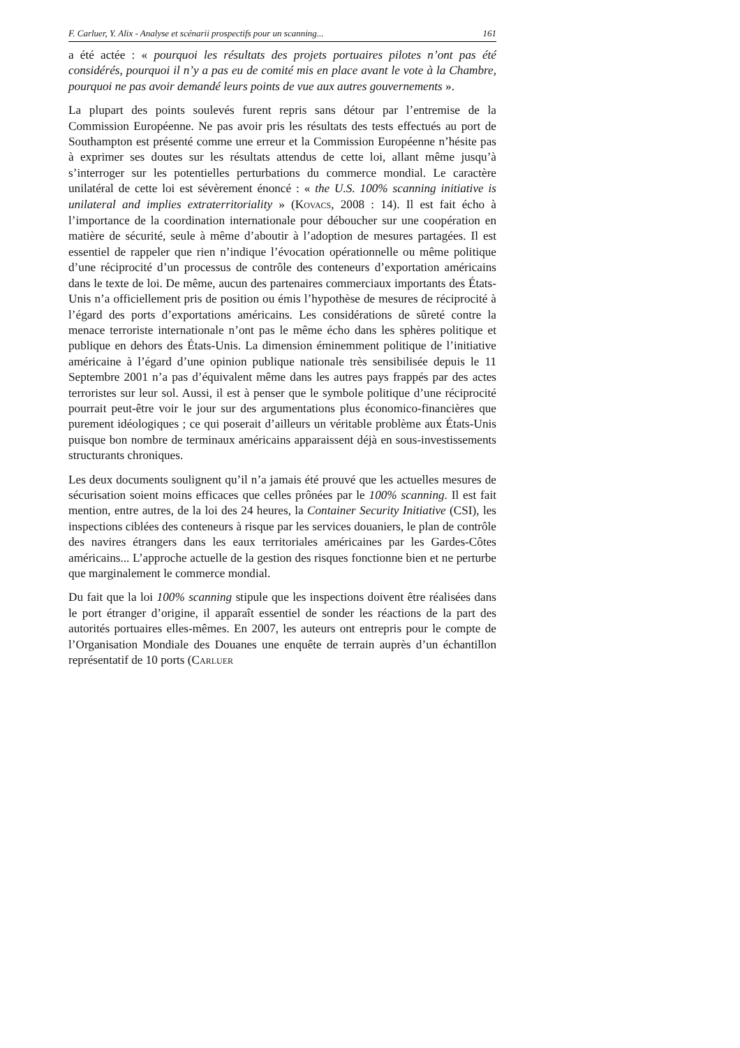F. Carluer, Y. Alix - Analyse et scénarii prospectifs pour un scanning... 161
a été actée : « pourquoi les résultats des projets portuaires pilotes n’ont pas été considérés, pourquoi il n’y a pas eu de comité mis en place avant le vote à la Chambre, pourquoi ne pas avoir demandé leurs points de vue aux autres gouvernements ».
La plupart des points soulevés furent repris sans détour par l’entremise de la Commission Européenne. Ne pas avoir pris les résultats des tests effectués au port de Southampton est présenté comme une erreur et la Commission Européenne n’hésite pas à exprimer ses doutes sur les résultats attendus de cette loi, allant même jusqu’à s’interroger sur les potentielles perturbations du commerce mondial. Le caractère unilatéral de cette loi est sévèrement énoncé : « the U.S. 100% scanning initiative is unilateral and implies extraterritoriality » (KOVACS, 2008 : 14). Il est fait écho à l’importance de la coordination internationale pour déboucher sur une coopération en matière de sécurité, seule à même d’aboutir à l’adoption de mesures partagées. Il est essentiel de rappeler que rien n’indique l’évocation opérationnelle ou même politique d’une réciprocité d’un processus de contrôle des conteneurs d’exportation américains dans le texte de loi. De même, aucun des partenaires commerciaux importants des États-Unis n’a officiellement pris de position ou émis l’hypothèse de mesures de réciprocité à l’égard des ports d’exportations américains. Les considérations de sûreté contre la menace terroriste internationale n’ont pas le même écho dans les sphères politique et publique en dehors des États-Unis. La dimension éminemment politique de l’initiative américaine à l’égard d’une opinion publique nationale très sensibilisée depuis le 11 Septembre 2001 n’a pas d’équivalent même dans les autres pays frappés par des actes terroristes sur leur sol. Aussi, il est à penser que le symbole politique d’une réciprocité pourrait peut-être voir le jour sur des argumentations plus économico-financières que purement idéologiques ; ce qui poserait d’ailleurs un véritable problème aux États-Unis puisque bon nombre de terminaux américains apparaissent déjà en sous-investissements structurants chroniques.
Les deux documents soulignent qu’il n’a jamais été prouvé que les actuelles mesures de sécurisation soient moins efficaces que celles prônées par le 100% scanning. Il est fait mention, entre autres, de la loi des 24 heures, la Container Security Initiative (CSI), les inspections ciblées des conteneurs à risque par les services douaniers, le plan de contrôle des navires étrangers dans les eaux territoriales américaines par les Gardes-Côtes américains... L’approche actuelle de la gestion des risques fonctionne bien et ne perturbe que marginalement le commerce mondial.
Du fait que la loi 100% scanning stipule que les inspections doivent être réalisées dans le port étranger d’origine, il apparaît essentiel de sonder les réactions de la part des autorités portuaires elles-mêmes. En 2007, les auteurs ont entrepris pour le compte de l’Organisation Mondiale des Douanes une enquête de terrain auprès d’un échantillon représentatif de 10 ports (CARLUER